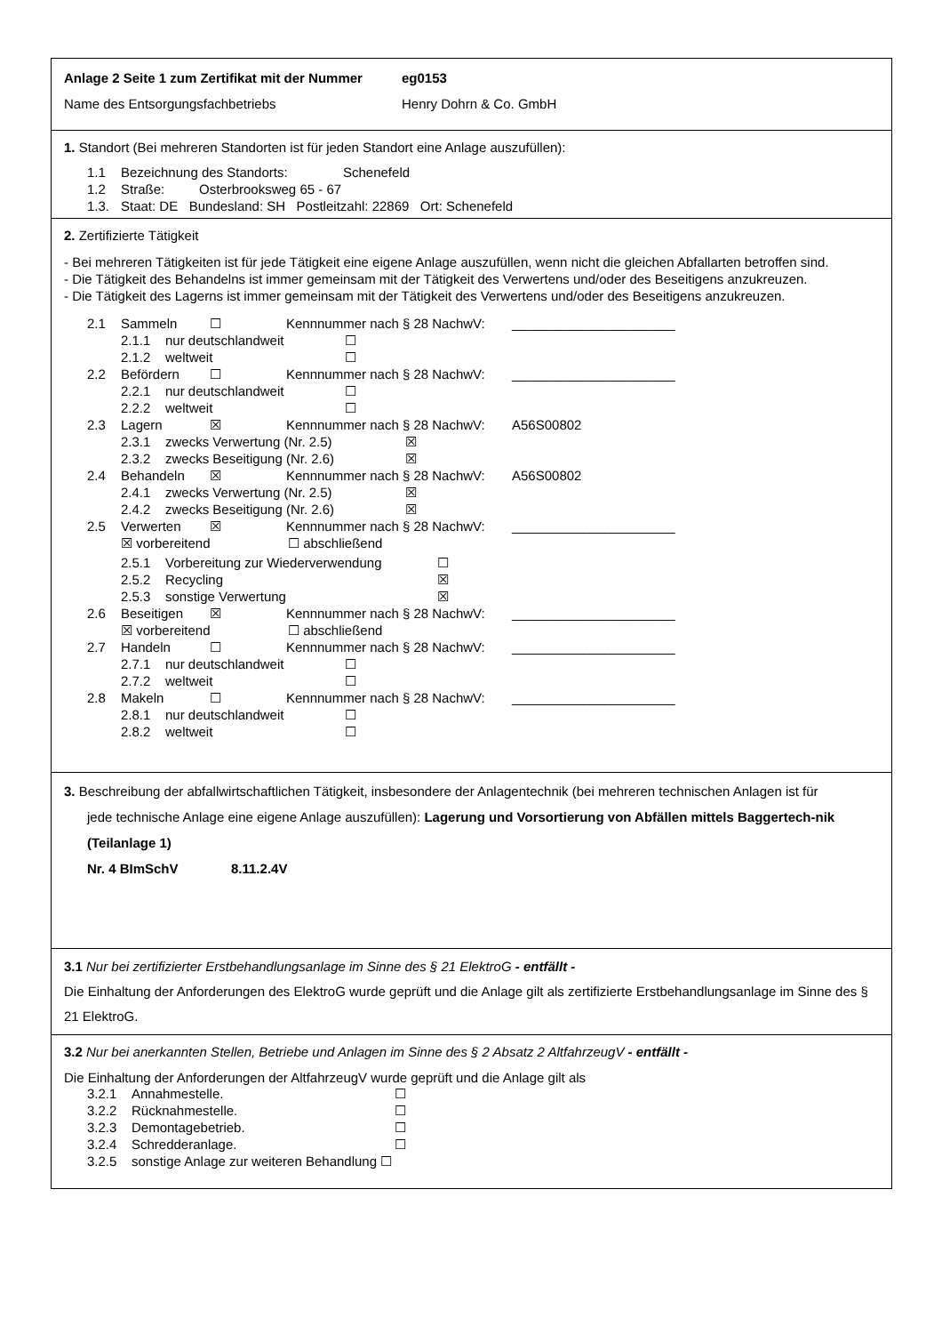Anlage 2 Seite 1 zum Zertifikat mit der Nummer eg0153
Name des Entsorgungsfachbetriebs Henry Dohrn & Co. GmbH
1. Standort (Bei mehreren Standorten ist für jeden Standort eine Anlage auszufüllen):
1.1 Bezeichnung des Standorts: Schenefeld
1.2 Straße: Osterbrooksweg 65 - 67
1.3. Staat: DE Bundesland: SH Postleitzahl: 22869 Ort: Schenefeld
2. Zertifizierte Tätigkeit
- Bei mehreren Tätigkeiten ist für jede Tätigkeit eine eigene Anlage auszufüllen, wenn nicht die gleichen Abfallarten betroffen sind.
- Die Tätigkeit des Behandelns ist immer gemeinsam mit der Tätigkeit des Verwertens und/oder des Beseitigens anzukreuzen.
- Die Tätigkeit des Lagerns ist immer gemeinsam mit der Tätigkeit des Verwertens und/oder des Beseitigens anzukreuzen.
2.1 Sammeln ☐ Kennnummer nach § 28 NachwV: ______________________
2.1.1 nur deutschlandweit ☐
2.1.2 weltweit ☐
2.2 Befördern ☐ Kennnummer nach § 28 NachwV: ______________________
2.2.1 nur deutschlandweit ☐
2.2.2 weltweit ☐
2.3 Lagern ☒ Kennnummer nach § 28 NachwV: A56S00802
2.3.1 zwecks Verwertung (Nr. 2.5) ☒
2.3.2 zwecks Beseitigung (Nr. 2.6) ☒
2.4 Behandeln ☒ Kennnummer nach § 28 NachwV: A56S00802
2.4.1 zwecks Verwertung (Nr. 2.5) ☒
2.4.2 zwecks Beseitigung (Nr. 2.6) ☒
2.5 Verwerten ☒ Kennnummer nach § 28 NachwV: ______________________
☒ vorbereitend ☐ abschließend
2.5.1 Vorbereitung zur Wiederverwendung ☐
2.5.2 Recycling ☒
2.5.3 sonstige Verwertung ☒
2.6 Beseitigen ☒ Kennnummer nach § 28 NachwV: ______________________
☒ vorbereitend ☐ abschließend
2.7 Handeln ☐ Kennnummer nach § 28 NachwV: ______________________
2.7.1 nur deutschlandweit ☐
2.7.2 weltweit ☐
2.8 Makeln ☐ Kennnummer nach § 28 NachwV: ______________________
2.8.1 nur deutschlandweit ☐
2.8.2 weltweit ☐
3. Beschreibung der abfallwirtschaftlichen Tätigkeit, insbesondere der Anlagentechnik (bei mehreren technischen Anlagen ist für
jede technische Anlage eine eigene Anlage auszufüllen): Lagerung und Vorsortierung von Abfällen mittels Baggertech-nik (Teilanlage 1)
Nr. 4 BImSchV 8.11.2.4V
3.1 Nur bei zertifizierter Erstbehandlungsanlage im Sinne des § 21 ElektroG - entfällt -
Die Einhaltung der Anforderungen des ElektroG wurde geprüft und die Anlage gilt als zertifizierte Erstbehandlungsanlage im Sinne des § 21 ElektroG.
3.2 Nur bei anerkannten Stellen, Betriebe und Anlagen im Sinne des § 2 Absatz 2 AltfahrzeugV - entfällt -
Die Einhaltung der Anforderungen der AltfahrzeugV wurde geprüft und die Anlage gilt als
3.2.1 Annahmestelle. ☐
3.2.2 Rücknahmestelle. ☐
3.2.3 Demontagebetrieb. ☐
3.2.4 Schredderanlage. ☐
3.2.5 sonstige Anlage zur weiteren Behandlung ☐